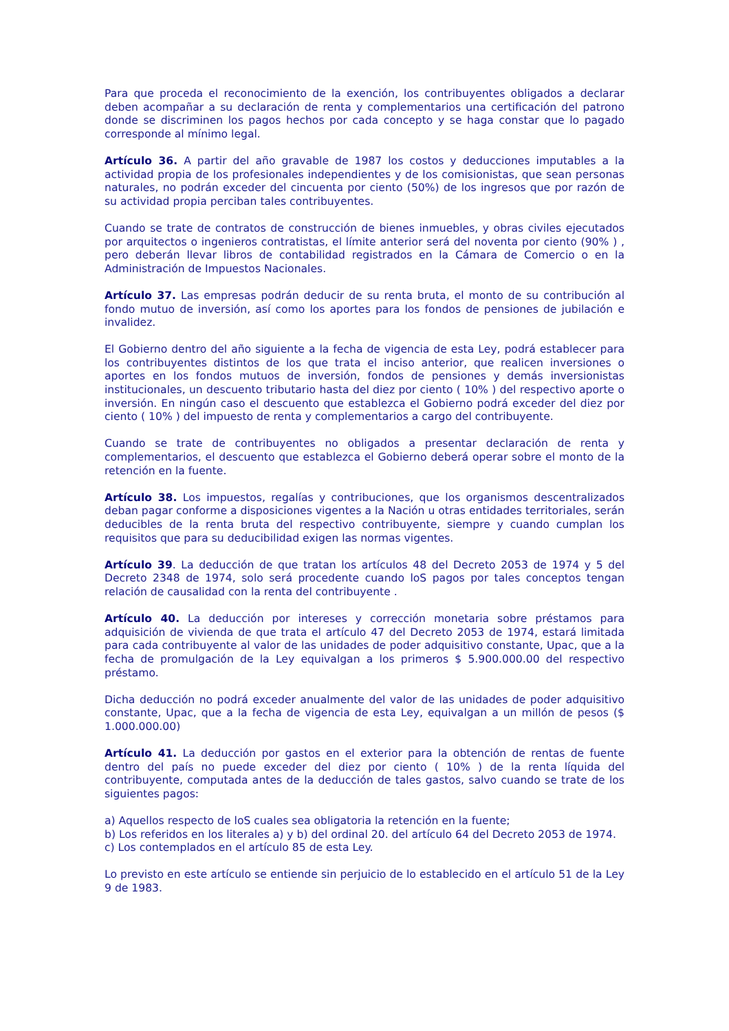Para que proceda el reconocimiento de la exención, los contribuyentes obligados a declarar deben acompañar a su declaración de renta y complementarios una certificación del patrono donde se discriminen los pagos hechos por cada concepto y se haga constar que lo pagado corresponde al mínimo legal.
Artículo 36. A partir del año gravable de 1987 los costos y deducciones imputables a la actividad propia de los profesionales independientes y de los comisionistas, que sean personas naturales, no podrán exceder del cincuenta por ciento (50%) de los ingresos que por razón de su actividad propia perciban tales contribuyentes.
Cuando se trate de contratos de construcción de bienes inmuebles, y obras civiles ejecutados por arquitectos o ingenieros contratistas, el límite anterior será del noventa por ciento (90% ) , pero deberán llevar libros de contabilidad registrados en la Cámara de Comercio o en la Administración de Impuestos Nacionales.
Artículo 37. Las empresas podrán deducir de su renta bruta, el monto de su contribución al fondo mutuo de inversión, así como los aportes para los fondos de pensiones de jubilación e invalidez.
El Gobierno dentro del año siguiente a la fecha de vigencia de esta Ley, podrá establecer para los contribuyentes distintos de los que trata el inciso anterior, que realicen inversiones o aportes en los fondos mutuos de inversión, fondos de pensiones y demás inversionistas institucionales, un descuento tributario hasta del diez por ciento ( 10% ) del respectivo aporte o inversión. En ningún caso el descuento que establezca el Gobierno podrá exceder del diez por ciento ( 10% ) del impuesto de renta y complementarios a cargo del contribuyente.
Cuando se trate de contribuyentes no obligados a presentar declaración de renta y complementarios, el descuento que establezca el Gobierno deberá operar sobre el monto de la retención en la fuente.
Artículo 38. Los impuestos, regalías y contribuciones, que los organismos descentralizados deban pagar conforme a disposiciones vigentes a la Nación u otras entidades territoriales, serán deducibles de la renta bruta del respectivo contribuyente, siempre y cuando cumplan los requisitos que para su deducibilidad exigen las normas vigentes.
Artículo 39. La deducción de que tratan los artículos 48 del Decreto 2053 de 1974 y 5 del Decreto 2348 de 1974, solo será procedente cuando loS pagos por tales conceptos tengan relación de causalidad con la renta del contribuyente .
Artículo 40. La deducción por intereses y corrección monetaria sobre préstamos para adquisición de vivienda de que trata el artículo 47 del Decreto 2053 de 1974, estará limitada para cada contribuyente al valor de las unidades de poder adquisitivo constante, Upac, que a la fecha de promulgación de la Ley equivalgan a los primeros $ 5.900.000.00 del respectivo préstamo.
Dicha deducción no podrá exceder anualmente del valor de las unidades de poder adquisitivo constante, Upac, que a la fecha de vigencia de esta Ley, equivalgan a un millón de pesos ($ 1.000.000.00)
Artículo 41. La deducción por gastos en el exterior para la obtención de rentas de fuente dentro del país no puede exceder del diez por ciento ( 10% ) de la renta líquida del contribuyente, computada antes de la deducción de tales gastos, salvo cuando se trate de los siguientes pagos:
a) Aquellos respecto de loS cuales sea obligatoria la retención en la fuente;
b) Los referidos en los literales a) y b) del ordinal 20. del artículo 64 del Decreto 2053 de 1974.
c) Los contemplados en el artículo 85 de esta Ley.
Lo previsto en este artículo se entiende sin perjuicio de lo establecido en el artículo 51 de la Ley 9 de 1983.